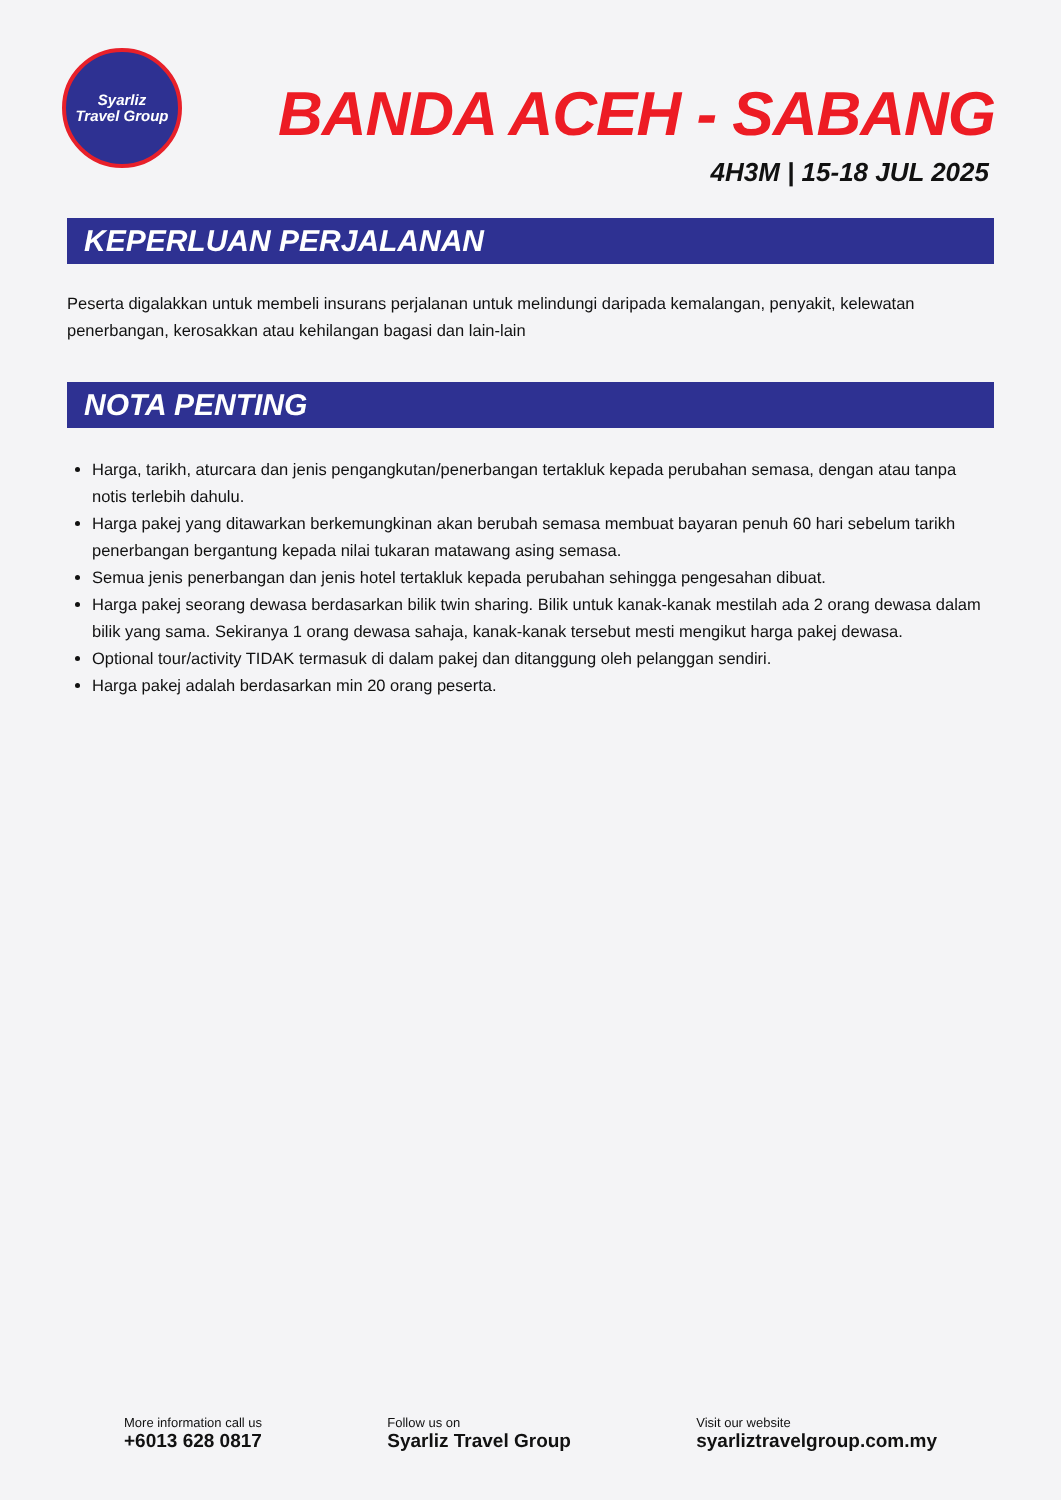Syarliz
Travel Group
BANDA ACEH - SABANG
4H3M | 15-18 JUL 2025
KEPERLUAN PERJALANAN
Peserta digalakkan untuk membeli insurans perjalanan untuk melindungi daripada kemalangan, penyakit, kelewatan penerbangan, kerosakkan atau kehilangan bagasi dan lain-lain
NOTA PENTING
Harga, tarikh, aturcara dan jenis pengangkutan/penerbangan tertakluk kepada perubahan semasa, dengan atau tanpa notis terlebih dahulu.
Harga pakej yang ditawarkan berkemungkinan akan berubah semasa membuat bayaran penuh 60 hari sebelum tarikh penerbangan bergantung kepada nilai tukaran matawang asing semasa.
Semua jenis penerbangan dan jenis hotel tertakluk kepada perubahan sehingga pengesahan dibuat.
Harga pakej seorang dewasa berdasarkan bilik twin sharing. Bilik untuk kanak-kanak mestilah ada 2 orang dewasa dalam bilik yang sama. Sekiranya 1 orang dewasa sahaja, kanak-kanak tersebut mesti mengikut harga pakej dewasa.
Optional tour/activity TIDAK termasuk di dalam pakej dan ditanggung oleh pelanggan sendiri.
Harga pakej adalah berdasarkan min 20 orang peserta.
More information call us
+6013 628 0817
Follow us on
Syarliz Travel Group
Visit our website
syarliztravelgroup.com.my